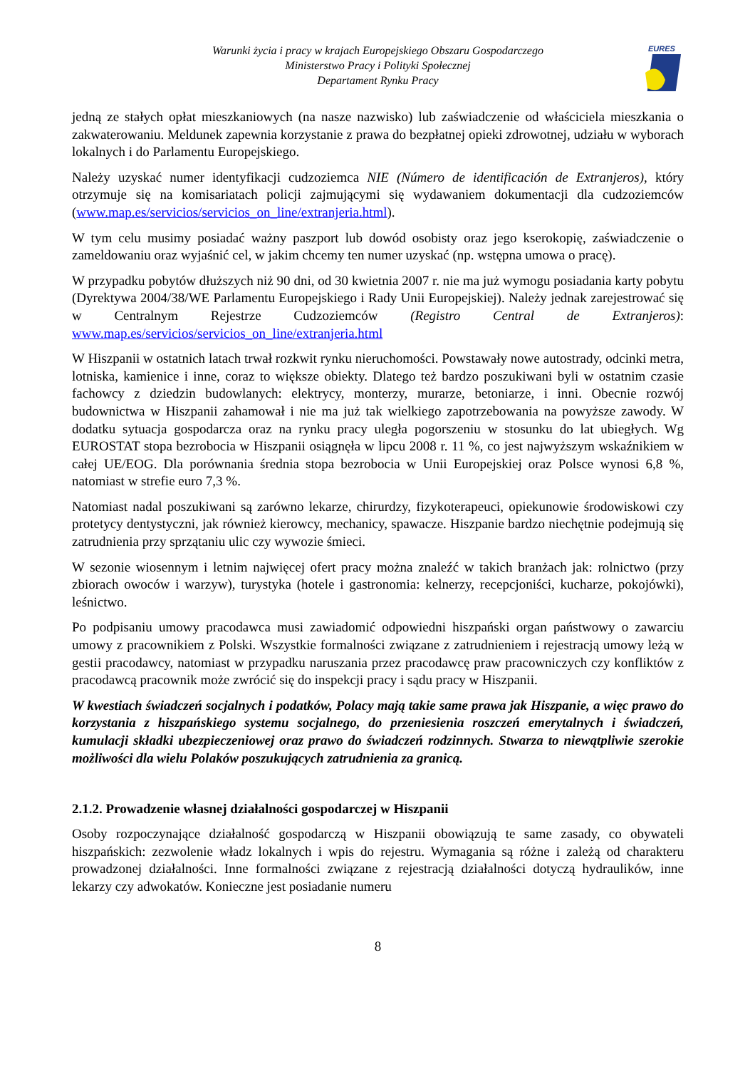Warunki życia i pracy w krajach Europejskiego Obszaru Gospodarczego
Ministerstwo Pracy i Polityki Społecznej
Departament Rynku Pracy
EURES
jedną ze stałych opłat mieszkaniowych (na nasze nazwisko) lub zaświadczenie od właściciela mieszkania o zakwaterowaniu. Meldunek zapewnia korzystanie z prawa do bezpłatnej opieki zdrowotnej, udziału w wyborach lokalnych i do Parlamentu Europejskiego.
Należy uzyskać numer identyfikacji cudzoziemca NIE (Número de identificación de Extranjeros), który otrzymuje się na komisariatach policji zajmującymi się wydawaniem dokumentacji dla cudzoziemców (www.map.es/servicios/servicios_on_line/extranjeria.html).
W tym celu musimy posiadać ważny paszport lub dowód osobisty oraz jego kserokopię, zaświadczenie o zameldowaniu oraz wyjaśnić cel, w jakim chcemy ten numer uzyskać (np. wstępna umowa o pracę).
W przypadku pobytów dłuższych niż 90 dni, od 30 kwietnia 2007 r. nie ma już wymogu posiadania karty pobytu (Dyrektywa 2004/38/WE Parlamentu Europejskiego i Rady Unii Europejskiej). Należy jednak zarejestrować się w Centralnym Rejestrze Cudzoziemców (Registro Central de Extranjeros): www.map.es/servicios/servicios_on_line/extranjeria.html
W Hiszpanii w ostatnich latach trwał rozkwit rynku nieruchomości. Powstawały nowe autostrady, odcinki metra, lotniska, kamienice i inne, coraz to większe obiekty. Dlatego też bardzo poszukiwani byli w ostatnim czasie fachowcy z dziedzin budowlanych: elektrycy, monterzy, murarze, betoniarze, i inni. Obecnie rozwój budownictwa w Hiszpanii zahamował i nie ma już tak wielkiego zapotrzebowania na powyższe zawody. W dodatku sytuacja gospodarcza oraz na rynku pracy uległa pogorszeniu w stosunku do lat ubiegłych. Wg EUROSTAT stopa bezrobocia w Hiszpanii osiągnęła w lipcu 2008 r. 11 %, co jest najwyższym wskaźnikiem w całej UE/EOG. Dla porównania średnia stopa bezrobocia w Unii Europejskiej oraz Polsce wynosi 6,8 %, natomiast w strefie euro 7,3 %.
Natomiast nadal poszukiwani są zarówno lekarze, chirurdzy, fizykoterapeuci, opiekunowie środowiskowi czy protetycy dentystyczni, jak również kierowcy, mechanicy, spawacze. Hiszpanie bardzo niechętnie podejmują się zatrudnienia przy sprzątaniu ulic czy wywozie śmieci.
W sezonie wiosennym i letnim najwięcej ofert pracy można znaleźć w takich branżach jak: rolnictwo (przy zbiorach owoców i warzyw), turystyka (hotele i gastronomia: kelnerzy, recepcjoniści, kucharze, pokojówki), leśnictwo.
Po podpisaniu umowy pracodawca musi zawiadomić odpowiedni hiszpański organ państwowy o zawarciu umowy z pracownikiem z Polski. Wszystkie formalności związane z zatrudnieniem i rejestracją umowy leżą w gestii pracodawcy, natomiast w przypadku naruszania przez pracodawcę praw pracowniczych czy konfliktów z pracodawcą pracownik może zwrócić się do inspekcji pracy i sądu pracy w Hiszpanii.
W kwestiach świadczeń socjalnych i podatków, Polacy mają takie same prawa jak Hiszpanie, a więc prawo do korzystania z hiszpańskiego systemu socjalnego, do przeniesienia roszczeń emerytalnych i świadczeń, kumulacji składki ubezpieczeniowej oraz prawo do świadczeń rodzinnych. Stwarza to niewątpliwie szerokie możliwości dla wielu Polaków poszukujących zatrudnienia za granicą.
2.1.2. Prowadzenie własnej działalności gospodarczej w Hiszpanii
Osoby rozpoczynające działalność gospodarczą w Hiszpanii obowiązują te same zasady, co obywateli hiszpańskich: zezwolenie władz lokalnych i wpis do rejestru. Wymagania są różne i zależą od charakteru prowadzonej działalności. Inne formalności związane z rejestracją działalności dotyczą hydraulików, inne lekarzy czy adwokatów. Konieczne jest posiadanie numeru
8